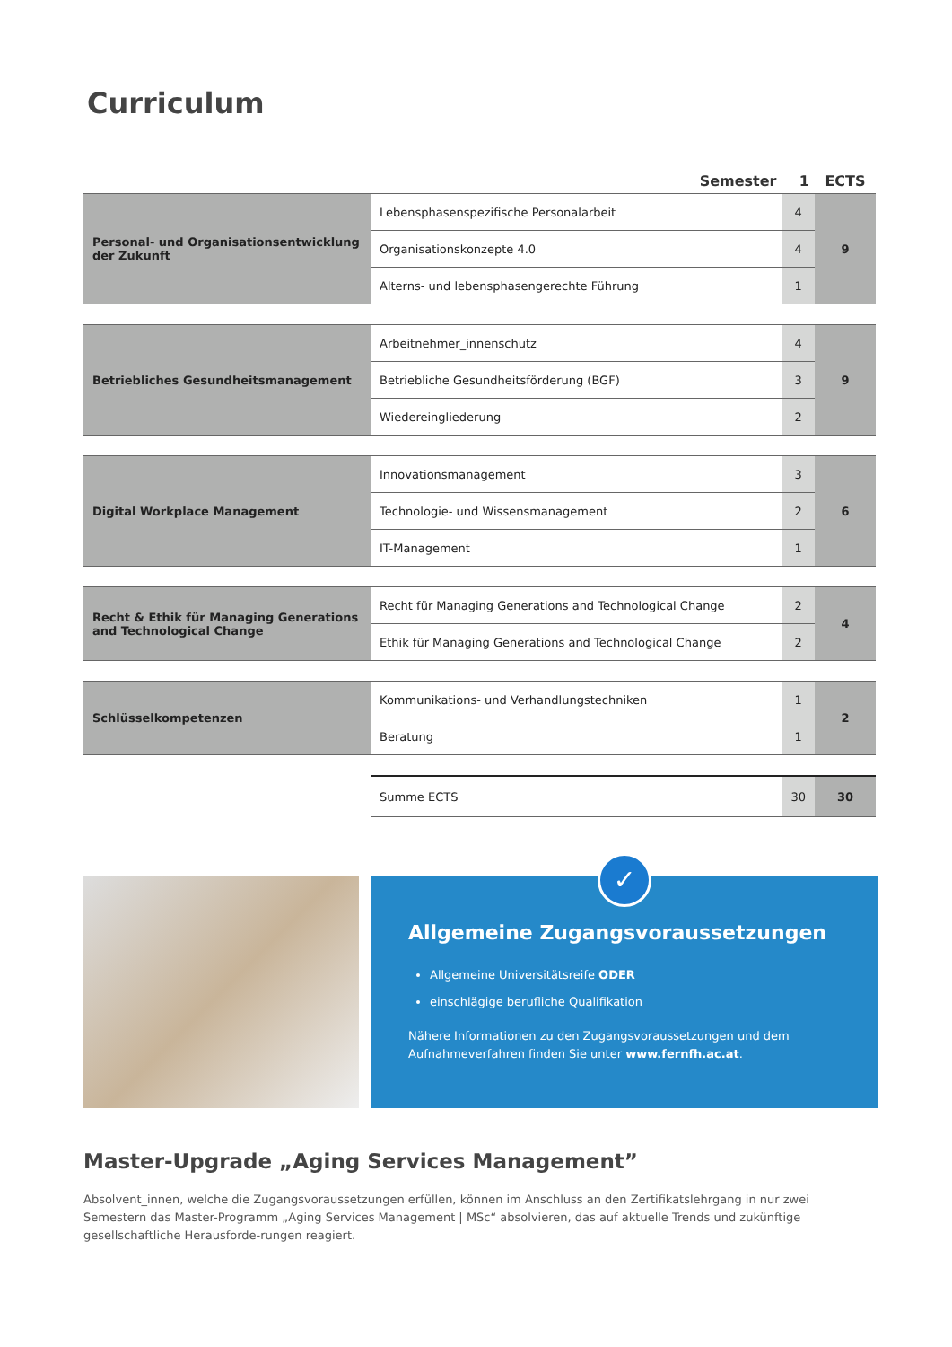Curriculum
| Semester | | 1 | ECTS |
| --- | --- | --- | --- |
| Personal- und Organisationsentwicklung der Zukunft | Lebensphasenspezifische Personalarbeit | 4 | 9 |
| | Organisationskonzepte 4.0 | 4 | |
| | Alterns- und lebensphasengerechte Führung | 1 | |
| Betriebliches Gesundheitsmanagement | Arbeitnehmer_innenschutz | 4 | 9 |
| | Betriebliche Gesundheitsförderung (BGF) | 3 | |
| | Wiedereingliederung | 2 | |
| Digital Workplace Management | Innovationsmanagement | 3 | 6 |
| | Technologie- und Wissensmanagement | 2 | |
| | IT-Management | 1 | |
| Recht & Ethik für Managing Generations and Technological Change | Recht für Managing Generations and Technological Change | 2 | 4 |
| | Ethik für Managing Generations and Technological Change | 2 | |
| Schlüsselkompetenzen | Kommunikations- und Verhandlungstechniken | 1 | 2 |
| | Beratung | 1 | |
| | Summe ECTS | 30 | 30 |
Allgemeine Zugangsvoraussetzungen
Allgemeine Universitätsreife ODER
einschlägige berufliche Qualifikation
Nähere Informationen zu den Zugangsvoraussetzungen und dem Aufnahmeverfahren finden Sie unter www.fernfh.ac.at.
✓
Master-Upgrade „Aging Services Management”
Absolvent_innen, welche die Zugangsvoraussetzungen erfüllen, können im Anschluss an den Zertifikatslehrgang in nur zwei Semestern das Master-Programm „Aging Services Management | MSc“ absolvieren, das auf aktuelle Trends und zukünftige gesellschaftliche Herausforde-rungen reagiert.